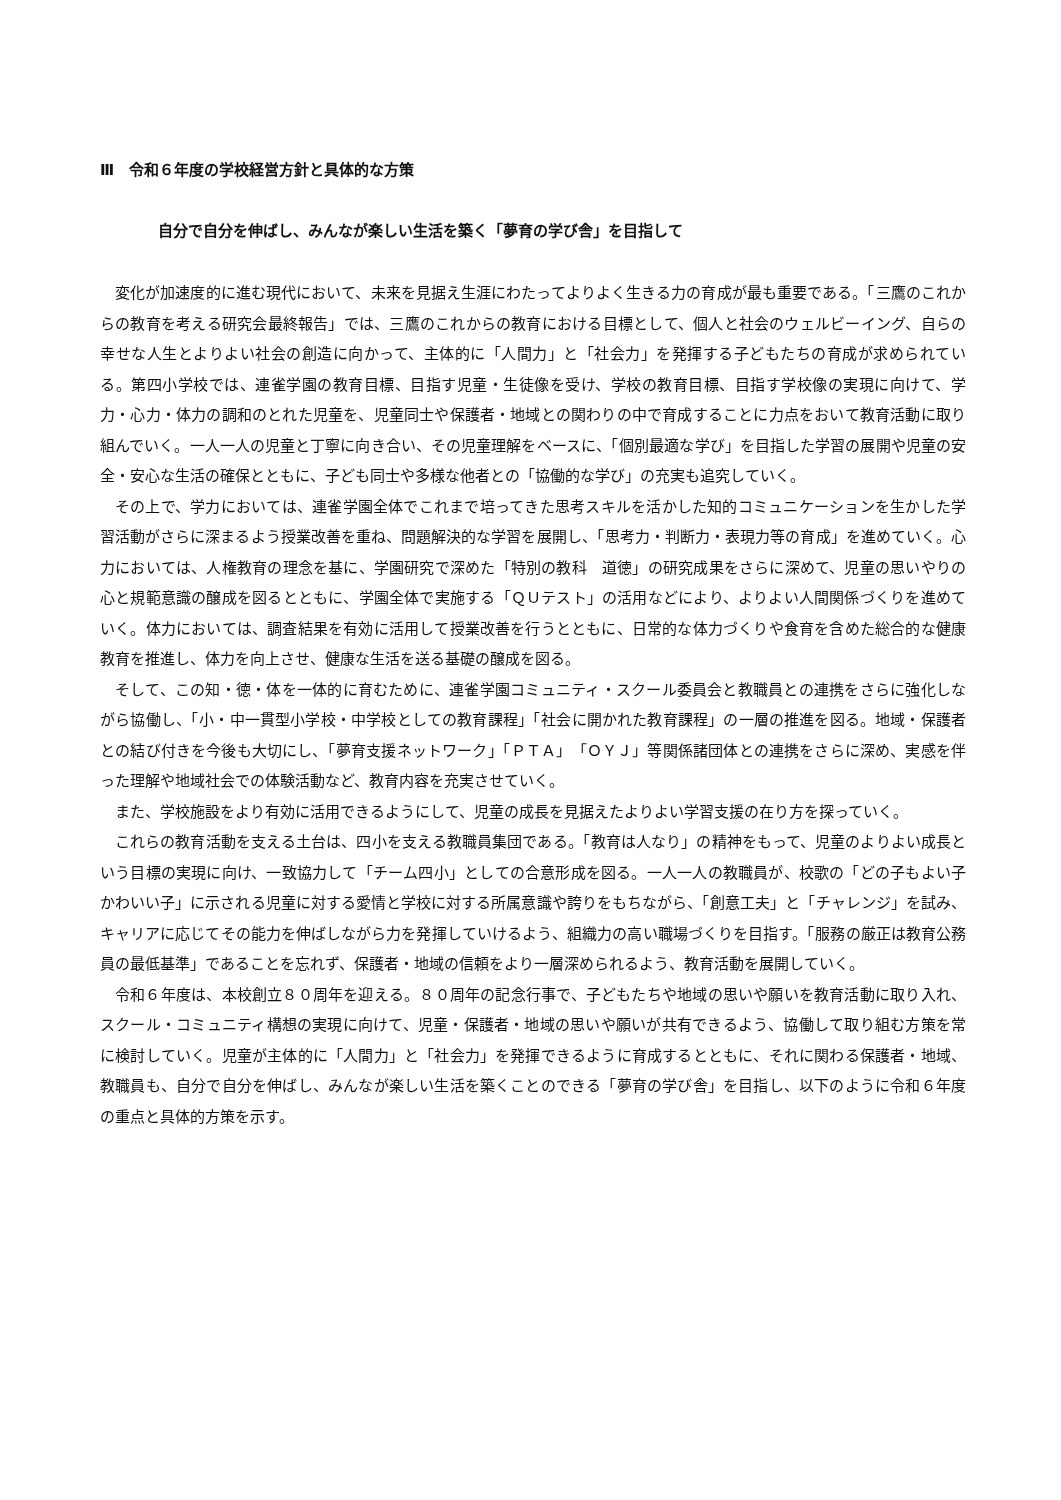Ⅲ　令和６年度の学校経営方針と具体的な方策
自分で自分を伸ばし、みんなが楽しい生活を築く「夢育の学び舎」を目指して
変化が加速度的に進む現代において、未来を見据え生涯にわたってよりよく生きる力の育成が最も重要である。「三鷹のこれからの教育を考える研究会最終報告」では、三鷹のこれからの教育における目標として、個人と社会のウェルビーイング、自らの幸せな人生とよりよい社会の創造に向かって、主体的に「人間力」と「社会力」を発揮する子どもたちの育成が求められている。第四小学校では、連雀学園の教育目標、目指す児童・生徒像を受け、学校の教育目標、目指す学校像の実現に向けて、学力・心力・体力の調和のとれた児童を、児童同士や保護者・地域との関わりの中で育成することに力点をおいて教育活動に取り組んでいく。一人一人の児童と丁寧に向き合い、その児童理解をベースに、「個別最適な学び」を目指した学習の展開や児童の安全・安心な生活の確保とともに、子ども同士や多様な他者との「協働的な学び」の充実も追究していく。
その上で、学力においては、連雀学園全体でこれまで培ってきた思考スキルを活かした知的コミュニケーションを生かした学習活動がさらに深まるよう授業改善を重ね、問題解決的な学習を展開し、「思考力・判断力・表現力等の育成」を進めていく。心力においては、人権教育の理念を基に、学園研究で深めた「特別の教科　道徳」の研究成果をさらに深めて、児童の思いやりの心と規範意識の醸成を図るとともに、学園全体で実施する「ＱＵテスト」の活用などにより、よりよい人間関係づくりを進めていく。体力においては、調査結果を有効に活用して授業改善を行うとともに、日常的な体力づくりや食育を含めた総合的な健康教育を推進し、体力を向上させ、健康な生活を送る基礎の醸成を図る。
そして、この知・徳・体を一体的に育むために、連雀学園コミュニティ・スクール委員会と教職員との連携をさらに強化しながら協働し、「小・中一貫型小学校・中学校としての教育課程」「社会に開かれた教育課程」の一層の推進を図る。地域・保護者との結び付きを今後も大切にし、「夢育支援ネットワーク」「ＰＴＡ」「ＯＹＪ」等関係諸団体との連携をさらに深め、実感を伴った理解や地域社会での体験活動など、教育内容を充実させていく。
また、学校施設をより有効に活用できるようにして、児童の成長を見据えたよりよい学習支援の在り方を探っていく。
これらの教育活動を支える土台は、四小を支える教職員集団である。「教育は人なり」の精神をもって、児童のよりよい成長という目標の実現に向け、一致協力して「チーム四小」としての合意形成を図る。一人一人の教職員が、校歌の「どの子もよい子　かわいい子」に示される児童に対する愛情と学校に対する所属意識や誇りをもちながら、「創意工夫」と「チャレンジ」を試み、キャリアに応じてその能力を伸ばしながら力を発揮していけるよう、組織力の高い職場づくりを目指す。「服務の厳正は教育公務員の最低基準」であることを忘れず、保護者・地域の信頼をより一層深められるよう、教育活動を展開していく。
令和６年度は、本校創立８０周年を迎える。８０周年の記念行事で、子どもたちや地域の思いや願いを教育活動に取り入れ、スクール・コミュニティ構想の実現に向けて、児童・保護者・地域の思いや願いが共有できるよう、協働して取り組む方策を常に検討していく。児童が主体的に「人間力」と「社会力」を発揮できるように育成するとともに、それに関わる保護者・地域、教職員も、自分で自分を伸ばし、みんなが楽しい生活を築くことのできる「夢育の学び舎」を目指し、以下のように令和６年度の重点と具体的方策を示す。